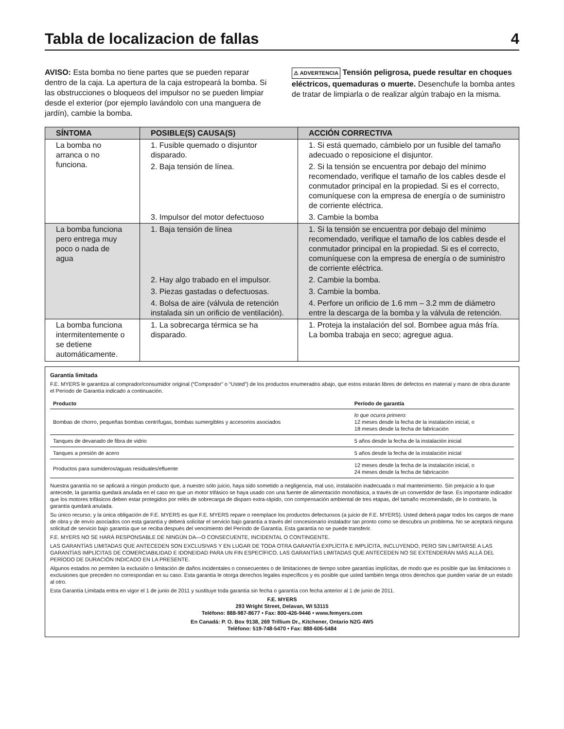Tabla de localizacion de fallas 4
AVISO: Esta bomba no tiene partes que se pueden reparar dentro de la caja. La apertura de la caja estropeará la bomba. Si las obstrucciones o bloqueos del impulsor no se pueden limpiar desde el exterior (por ejemplo lavándolo con una manguera de jardín), cambie la bomba.
⚠ ADVERTENCIA Tensión peligrosa, puede resultar en choques eléctricos, quemaduras o muerte. Desenchufe la bomba antes de tratar de limpiarla o de realizar algún trabajo en la misma.
| SÍNTOMA | POSIBLE(S) CAUSA(S) | ACCIÓN CORRECTIVA |
| --- | --- | --- |
| La bomba no arranca o no funciona. | 1. Fusible quemado o disjuntor disparado. | 1. Si está quemado, cámbielo por un fusible del tamaño adecuado o reposicione el disjuntor. |
| | 2. Baja tensión de línea. | 2. Si la tensión se encuentra por debajo del mínimo recomendado, verifique el tamaño de los cables desde el conmutador principal en la propiedad. Si es el correcto, comuníquese con la empresa de energía o de suministro de corriente eléctrica. |
| | 3. Impulsor del motor defectuoso | 3. Cambie la bomba |
| La bomba funciona pero entrega muy poco o nada de agua | 1. Baja tensión de línea | 1. Si la tensión se encuentra por debajo del mínimo recomendado, verifique el tamaño de los cables desde el conmutador principal en la propiedad. Si es el correcto, comuníquese con la empresa de energía o de suministro de corriente eléctrica. |
| | 2. Hay algo trabado en el impulsor. | 2. Cambie la bomba. |
| | 3. Piezas gastadas o defectuosas. | 3. Cambie la bomba. |
| | 4. Bolsa de aire (válvula de retención instalada sin un orificio de ventilación). | 4. Perfore un orificio de 1.6 mm – 3.2 mm de diámetro entre la descarga de la bomba y la válvula de retención. |
| La bomba funciona intermitentemente o se detiene automáticamente. | 1. La sobrecarga térmica se ha disparado. | 1. Proteja la instalación del sol. Bombee agua más fría. La bomba trabaja en seco; agregue agua. |
Garantía limitada
F.E. MYERS le garantiza al comprador/consumidor original (“Comprador” o “Usted”) de los productos enumerados abajo, que estos estarán libres de defectos en material y mano de obra durante el Período de Garantía indicado a continuación.
| Producto | Período de garantía |
| --- | --- |
| Bombas de chorro, pequeñas bombas centrífugas, bombas sumergibles y accesorios asociados | lo que ocurra primero: 12 meses desde la fecha de la instalación inicial, o 18 meses desde la fecha de fabricación |
| Tanques de devanado de fibra de vidrio | 5 años desde la fecha de la instalación inicial |
| Tanques a presión de acero | 5 años desde la fecha de la instalación inicial |
| Productos para sumideros/aguas residuales/efluente | 12 meses desde la fecha de la instalación inicial, o 24 meses desde la fecha de fabricación |
Nuestra garantía no se aplicará a ningún producto que, a nuestro sólo juicio, haya sido sometido a negligencia, mal uso, instalación inadecuada o mal mantenimiento. Sin prejuicio a lo que antecede, la garantía quedará anulada en el caso en que un motor trifásico se haya usado con una fuente de alimentación monofásica, a través de un convertidor de fase. Es importante indicador que los motores trifásicos deben estar protegidos por relés de sobrecarga de disparo extra-rápido, con compensación ambiental de tres etapas, del tamaño recomendado, de lo contrario, la garantía quedará anulada.
Su único recurso, y la única obligación de F.E. MYERS es que F.E. MYERS repare o reemplace los productos defectuosos (a juicio de F.E. MYERS). Usted deberá pagar todos los cargos de mano de obra y de envío asociados con esta garantía y deberá solicitar el servicio bajo garantía a través del concesionario instalador tan pronto como se descubra un problema. No se aceptará ninguna solicitud de servicio bajo garantía que se reciba después del vencimiento del Período de Garantía. Esta garantía no se puede transferir.
F.E. MYERS NO SE HARÁ RESPONSABLE DE NINGÚN DA—O CONSECUENTE, INCIDENTAL O CONTINGENTE.
LAS GARANTÍAS LIMITADAS QUE ANTECEDEN SON EXCLUSIVAS Y EN LUGAR DE TODA OTRA GARANTÍA EXPLÍCITA E IMPLÍCITA, INCLUYENDO, PERO SIN LIMITARSE A LAS GARANTÍAS IMPLÍCITAS DE COMERCIABILIDAD E IDONEIDAD PARA UN FIN ESPECÍFICO. LAS GARANTÍAS LIMITADAS QUE ANTECEDEN NO SE EXTENDERÁN MÁS ALLÁ DEL PERÍODO DE DURACIÓN INDICADO EN LA PRESENTE.
Algunos estados no permiten la exclusión o limitación de daños incidentales o consecuentes o de limitaciones de tiempo sobre garantías implícitas, de modo que es posible que las limitaciones o exclusiones que preceden no correspondan en su caso. Esta garantía le otorga derechos legales específicos y es posible que usted también tenga otros derechos que pueden variar de un estado al otro.
Esta Garantía Limitada entra en vigor el 1 de junio de 2011 y sustituye toda garantía sin fecha o garantía con fecha anterior al 1 de junio de 2011.
F.E. MYERS
293 Wright Street, Delavan, WI 53115
Teléfono: 888-987-8677 • Fax: 800-426-9446 • www.femyers.com
En Canadá: P. O. Box 9138, 269 Trillium Dr., Kitchener, Ontario N2G 4W5
Teléfono: 519-748-5470 • Fax: 888-606-5484